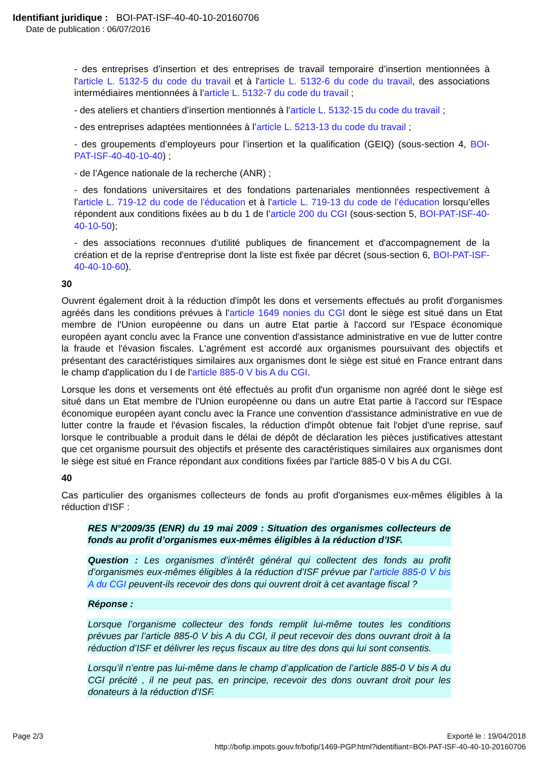Identifiant juridique : BOI-PAT-ISF-40-40-10-20160706
Date de publication : 06/07/2016
- des entreprises d’insertion et des entreprises de travail temporaire d’insertion mentionnées à l'article L. 5132-5 du code du travail et à l'article L. 5132-6 du code du travail, des associations intermédiaires mentionnées à l’article L. 5132-7 du code du travail ;
- des ateliers et chantiers d’insertion mentionnés à l’article L. 5132-15 du code du travail ;
- des entreprises adaptées mentionnées à l’article L. 5213-13 du code du travail ;
- des groupements d’employeurs pour l’insertion et la qualification (GEIQ) (sous-section 4, BOI-PAT-ISF-40-40-10-40) ;
- de l’Agence nationale de la recherche (ANR) ;
- des fondations universitaires et des fondations partenariales mentionnées respectivement à l'article L. 719-12 du code de l'éducation et à l'article L. 719-13 du code de l’éducation lorsqu’elles répondent aux conditions fixées au b du 1 de l’article 200 du CGI (sous-section 5, BOI-PAT-ISF-40-40-10-50);
- des associations reconnues d'utilité publiques de financement et d'accompagnement de la création et de la reprise d'entreprise dont la liste est fixée par décret (sous-section 6, BOI-PAT-ISF-40-40-10-60).
30
Ouvrent également droit à la réduction d'impôt les dons et versements effectués au profit d'organismes agréés dans les conditions prévues à l'article 1649 nonies du CGI dont le siège est situé dans un Etat membre de l'Union européenne ou dans un autre Etat partie à l'accord sur l'Espace économique européen ayant conclu avec la France une convention d'assistance administrative en vue de lutter contre la fraude et l'évasion fiscales. L'agrément est accordé aux organismes poursuivant des objectifs et présentant des caractéristiques similaires aux organismes dont le siège est situé en France entrant dans le champ d'application du I de l'article 885-0 V bis A du CGI.
Lorsque les dons et versements ont été effectués au profit d'un organisme non agréé dont le siège est situé dans un Etat membre de l'Union européenne ou dans un autre Etat partie à l'accord sur l'Espace économique européen ayant conclu avec la France une convention d'assistance administrative en vue de lutter contre la fraude et l'évasion fiscales, la réduction d'impôt obtenue fait l'objet d'une reprise, sauf lorsque le contribuable a produit dans le délai de dépôt de déclaration les pièces justificatives attestant que cet organisme poursuit des objectifs et présente des caractéristiques similaires aux organismes dont le siège est situé en France répondant aux conditions fixées par l'article 885-0 V bis A du CGI.
40
Cas particulier des organismes collecteurs de fonds au profit d'organismes eux-mêmes éligibles à la réduction d'ISF :
RES N°2009/35 (ENR) du 19 mai 2009 : Situation des organismes collecteurs de fonds au profit d’organismes eux-mêmes éligibles à la réduction d’ISF.
Question : Les organismes d’intérêt général qui collectent des fonds au profit d’organismes eux-mêmes éligibles à la réduction d’ISF prévue par l’article 885-0 V bis A du CGI peuvent-ils recevoir des dons qui ouvrent droit à cet avantage fiscal ?
Réponse :
Lorsque l’organisme collecteur des fonds remplit lui-même toutes les conditions prévues par l’article 885-0 V bis A du CGI, il peut recevoir des dons ouvrant droit à la réduction d’ISF et délivrer les reçus fiscaux au titre des dons qui lui sont consentis.
Lorsqu’il n’entre pas lui-même dans le champ d’application de l’article 885-0 V bis A du CGI précité , il ne peut pas, en principe, recevoir des dons ouvrant droit pour les donateurs à la réduction d’ISF.
Page 2/3 Exporté le : 19/04/2018
http://bofip.impots.gouv.fr/bofip/1469-PGP.html?identifiant=BOI-PAT-ISF-40-40-10-20160706